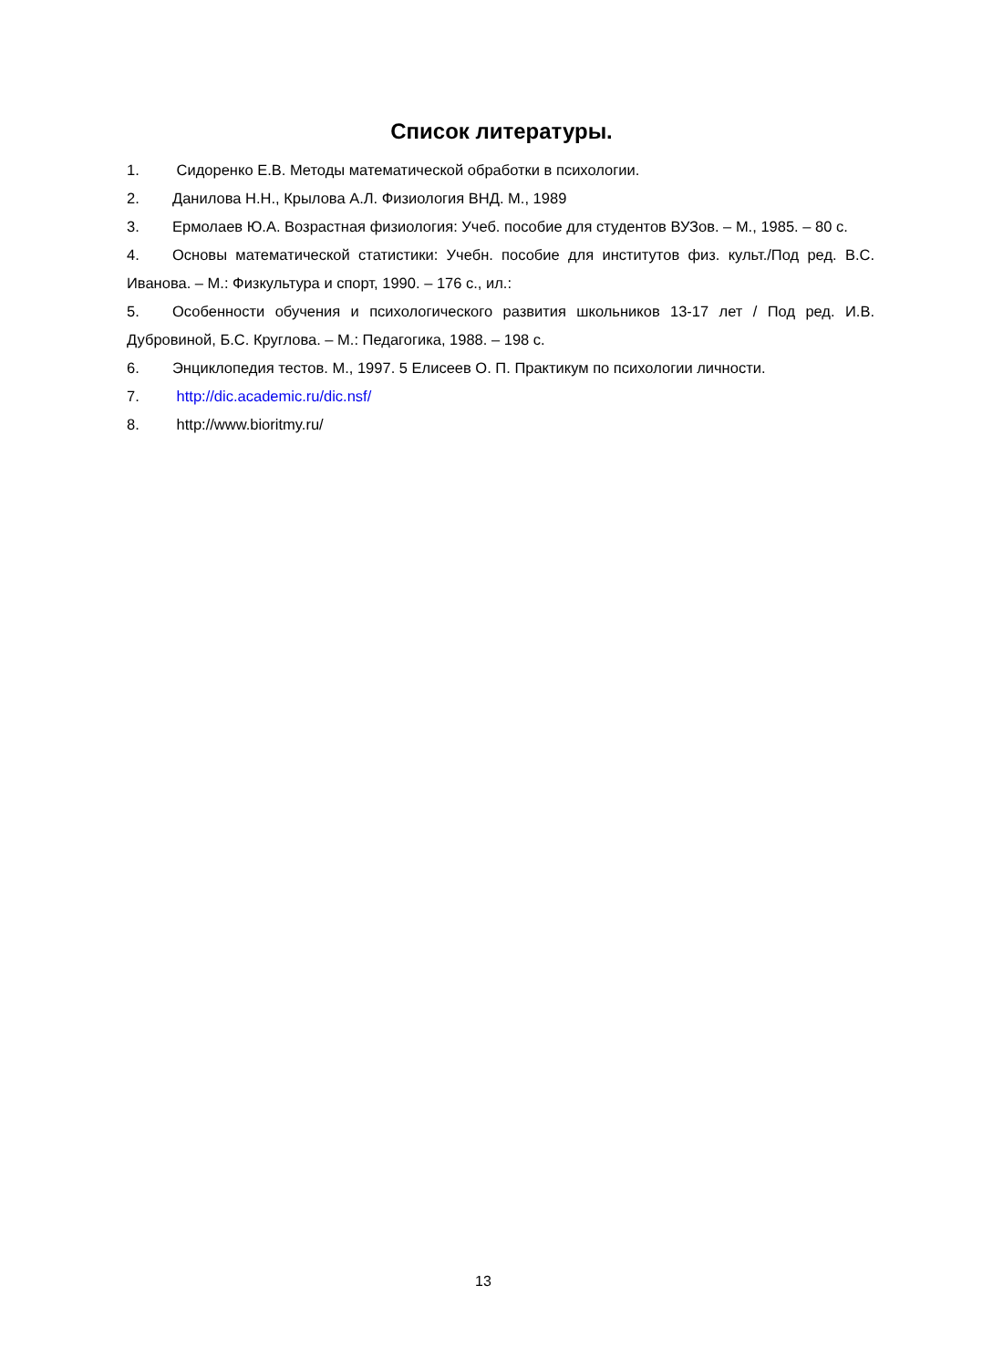Список литературы.
1. Сидоренко Е.В. Методы математической обработки в психологии.
2. Данилова Н.Н., Крылова А.Л. Физиология ВНД. М., 1989
3. Ермолаев Ю.А. Возрастная физиология: Учеб. пособие для студентов ВУЗов. – М., 1985. – 80 с.
4. Основы математической статистики: Учебн. пособие для институтов физ. культ./Под ред. В.С. Иванова. – М.: Физкультура и спорт, 1990. – 176 с., ил.:
5. Особенности обучения и психологического развития школьников 13-17 лет / Под ред. И.В. Дубровиной, Б.С. Круглова. – М.: Педагогика, 1988. – 198 с.
6. Энциклопедия тестов. М., 1997. 5 Елисеев О. П. Практикум по психологии личности.
7. http://dic.academic.ru/dic.nsf/
8. http://www.bioritmy.ru/
13